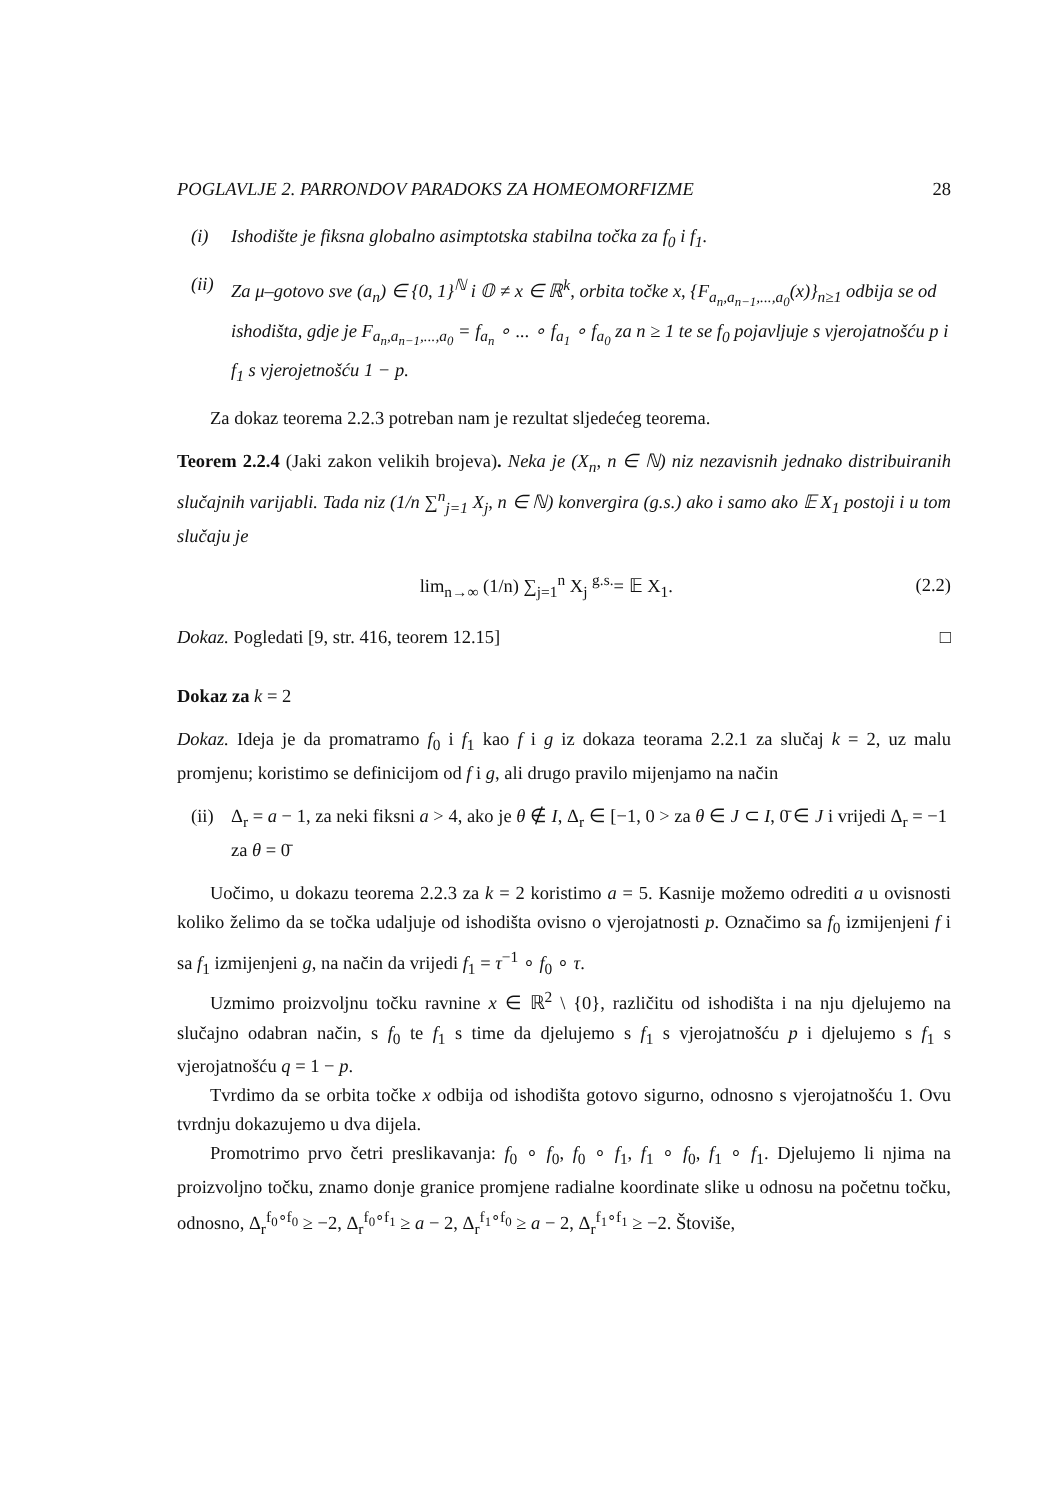POGLAVLJE 2. PARRONDOV PARADOKS ZA HOMEOMORFIZME 28
(i) Ishodište je fiksna globalno asimptotska stabilna točka za f<sub>0</sub> i f<sub>1</sub>.
(ii) Za μ–gotovo sve (a<sub>n</sub>) ∈ {0, 1}<sup>ℕ</sup> i 𝕆 ≠ x ∈ ℝ<sup>k</sup>, orbita točke x, {F<sub>a<sub>n</sub>,a<sub>n−1</sub>,...,a<sub>0</sub></sub>(x)}<sub>n≥1</sub> odbija se od ishodišta, gdje je F<sub>a<sub>n</sub>,a<sub>n−1</sub>,...,a<sub>0</sub></sub> = f<sub>a<sub>n</sub></sub> ∘ ... ∘ f<sub>a<sub>1</sub></sub> ∘ f<sub>a<sub>0</sub></sub> za n ≥ 1 te se f<sub>0</sub> pojavljuje s vjerojatnošću p i f<sub>1</sub> s vjerojetnošću 1 − p.
Za dokaz teorema 2.2.3 potreban nam je rezultat sljedećeg teorema.
Teorem 2.2.4 (Jaki zakon velikih brojeva). Neka je (X<sub>n</sub>, n ∈ ℕ) niz nezavisnih jednako distribuiranih slučajnih varijabli. Tada niz (1/n ∑<sup>n</sup><sub>j=1</sub> X<sub>j</sub>, n ∈ ℕ) konvergira (g.s.) ako i samo ako 𝔼 X<sub>1</sub> postoji i u tom slučaju je
lim<sub>n→∞</sub> (1/n) ∑<sub>j=1</sub><sup>n</sup> X<sub>j</sub> <sup>g.s.</sup>= 𝔼 X<sub>1</sub>. (2.2)
Dokaz. Pogledati [9, str. 416, teorem 12.15] □
Dokaz za k = 2
Dokaz. Ideja je da promatramo f<sub>0</sub> i f<sub>1</sub> kao f i g iz dokaza teorama 2.2.1 za slučaj k = 2, uz malu promjenu; koristimo se definicijom od f i g, ali drugo pravilo mijenjamo na način
(ii) Δ<sub>r</sub> = a − 1, za neki fiksni a > 4, ako je θ ∉ I, Δ<sub>r</sub> ∈ [−1, 0 > za θ ∈ J ⊂ I, 0̄ ∈ J i vrijedi Δ<sub>r</sub> = −1 za θ = 0̄
Uočimo, u dokazu teorema 2.2.3 za k = 2 koristimo a = 5. Kasnije možemo odrediti a u ovisnosti koliko želimo da se točka udaljuje od ishodišta ovisno o vjerojatnosti p. Označimo sa f<sub>0</sub> izmijenjeni f i sa f<sub>1</sub> izmijenjeni g, na način da vrijedi f<sub>1</sub> = τ<sup>−1</sup> ∘ f<sub>0</sub> ∘ τ.
Uzmimo proizvoljnu točku ravnine x ∈ ℝ<sup>2</sup> \ {0}, različitu od ishodišta i na nju djelujemo na slučajno odabran način, s f<sub>0</sub> te f<sub>1</sub> s time da djelujemo s f<sub>1</sub> s vjerojatnošću p i djelujemo s f<sub>1</sub> s vjerojatnošću q = 1 − p.
Tvrdimo da se orbita točke x odbija od ishodišta gotovo sigurno, odnosno s vjerojatnošću 1. Ovu tvrdnju dokazujemo u dva dijela.
Promotrimo prvo četri preslikavanja: f<sub>0</sub> ∘ f<sub>0</sub>, f<sub>0</sub> ∘ f<sub>1</sub>, f<sub>1</sub> ∘ f<sub>0</sub>, f<sub>1</sub> ∘ f<sub>1</sub>. Djelujemo li njima na proizvoljno točku, znamo donje granice promjene radialne koordinate slike u odnosu na početnu točku, odnosno, Δ<sub>r</sub><sup>f<sub>0</sub>∘f<sub>0</sub></sup> ≥ −2, Δ<sub>r</sub><sup>f<sub>0</sub>∘f<sub>1</sub></sup> ≥ a − 2, Δ<sub>r</sub><sup>f<sub>1</sub>∘f<sub>0</sub></sup> ≥ a − 2, Δ<sub>r</sub><sup>f<sub>1</sub>∘f<sub>1</sub></sup> ≥ −2. Štoviše,